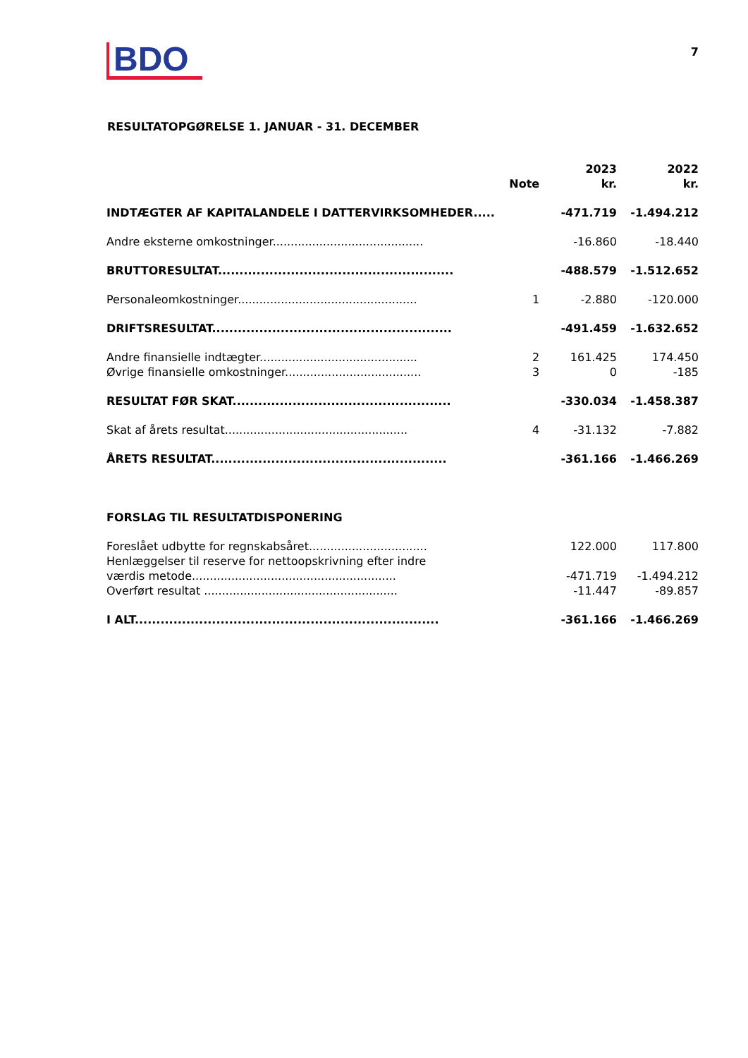BDO
7
RESULTATOPGØRELSE 1. JANUAR - 31. DECEMBER
| | Note | 2023 kr. | 2022 kr. |
| --- | --- | --- | --- |
| INDTÆGTER AF KAPITALANDELE I DATTERVIRKSOMHEDER..... | | -471.719 | -1.494.212 |
| Andre eksterne omkostninger.......................................... | | -16.860 | -18.440 |
| BRUTTORESULTAT....................................................... | | -488.579 | -1.512.652 |
| Personaleomkostninger.................................................. | 1 | -2.880 | -120.000 |
| DRIFTSRESULTAT........................................................ | | -491.459 | -1.632.652 |
| Andre finansielle indtægter............................................ | 2 | 161.425 | 174.450 |
| Øvrige finansielle omkostninger...................................... | 3 | 0 | -185 |
| RESULTAT FØR SKAT................................................... | | -330.034 | -1.458.387 |
| Skat af årets resultat................................................... | 4 | -31.132 | -7.882 |
| ÅRETS RESULTAT....................................................... | | -361.166 | -1.466.269 |
| FORSLAG TIL RESULTATDISPONERING | | | |
| Foreslået udbytte for regnskabsåret................................. | | 122.000 | 117.800 |
| Henlæggelser til reserve for nettoopskrivning efter indre værdis metode......................................................... | | -471.719 | -1.494.212 |
| Overført resultat ...................................................... | | -11.447 | -89.857 |
| I ALT....................................................................... | | -361.166 | -1.466.269 |